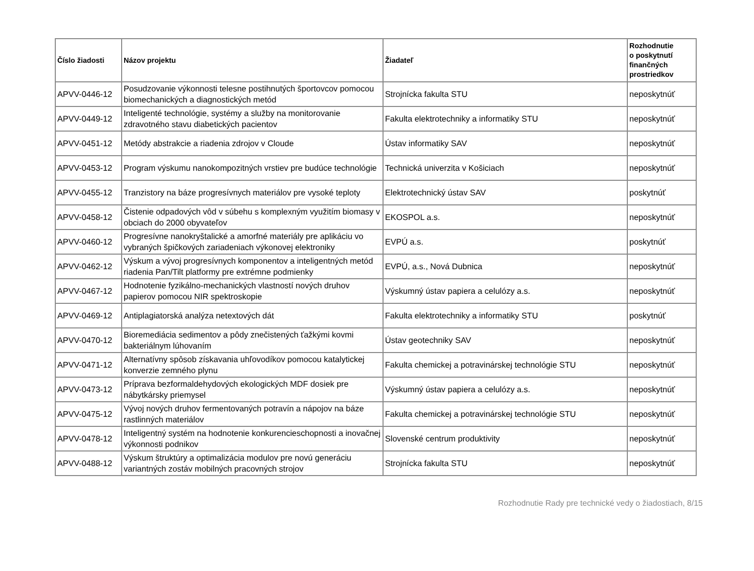| Číslo žiadosti | Názov projektu | Žiadateľ | Rozhodnutie o poskytnutí finančných prostriedkov |
| --- | --- | --- | --- |
| APVV-0446-12 | Posudzovanie výkonnosti telesne postihnutých športovcov pomocou biomechanických a diagnostických metód | Strojnícka fakulta STU | neposkytnúť |
| APVV-0449-12 | Inteligenté technológie, systémy a služby na monitorovanie zdravotného stavu diabetických pacientov | Fakulta elektrotechniky a informatiky STU | neposkytnúť |
| APVV-0451-12 | Metódy abstrakcie a riadenia zdrojov v Cloude | Ústav informatiky SAV | neposkytnúť |
| APVV-0453-12 | Program výskumu nanokompozitných vrstiev pre budúce technológie | Technická univerzita v Košiciach | neposkytnúť |
| APVV-0455-12 | Tranzistory na báze progresívnych materiálov pre vysoké teploty | Elektrotechnický ústav SAV | poskytnúť |
| APVV-0458-12 | Čistenie odpadových vôd v súbehu s komplexným využitím biomasy v obciach do 2000 obyvateľov | EKOSPOL a.s. | neposkytnúť |
| APVV-0460-12 | Progresívne nanokryštalické a amorfné materiály pre aplikáciu vo vybraných špičkových zariadeniach výkonovej elektroniky | EVPÚ a.s. | poskytnúť |
| APVV-0462-12 | Výskum a vývoj progresívnych komponentov a inteligentných metód riadenia Pan/Tilt platformy pre extrémne podmienky | EVPÚ, a.s., Nová Dubnica | neposkytnúť |
| APVV-0467-12 | Hodnotenie fyzikálno-mechanických vlastností nových druhov papierov pomocou NIR spektroskopie | Výskumný ústav papiera a celulózy a.s. | neposkytnúť |
| APVV-0469-12 | Antiplagiatorská analýza netextových dát | Fakulta elektrotechniky a informatiky STU | poskytnúť |
| APVV-0470-12 | Bioremediácia sedimentov a pôdy znečistených ťažkými kovmi bakteriálnym lúhovaním | Ústav geotechniky SAV | neposkytnúť |
| APVV-0471-12 | Alternatívny spôsob získavania uhľovodíkov pomocou katalytickej konverzie zemného plynu | Fakulta chemickej a potravinárskej technológie STU | neposkytnúť |
| APVV-0473-12 | Príprava bezformaldehydových ekologických MDF dosiek pre nábytkársky priemysel | Výskumný ústav papiera a celulózy a.s. | neposkytnúť |
| APVV-0475-12 | Vývoj nových druhov fermentovaných potravín a nápojov na báze rastlinných materiálov | Fakulta chemickej a potravinárskej technológie STU | neposkytnúť |
| APVV-0478-12 | Inteligentný systém na hodnotenie konkurencieschopnosti a inovačnej výkonnosti podnikov | Slovenské centrum produktivity | neposkytnúť |
| APVV-0488-12 | Výskum štruktúry a optimalizácia modulov pre novú generáciu variantných zostáv mobilných pracovných strojov | Strojnícka fakulta STU | neposkytnúť |
Rozhodnutie Rady pre technické vedy o žiadostiach, 8/15